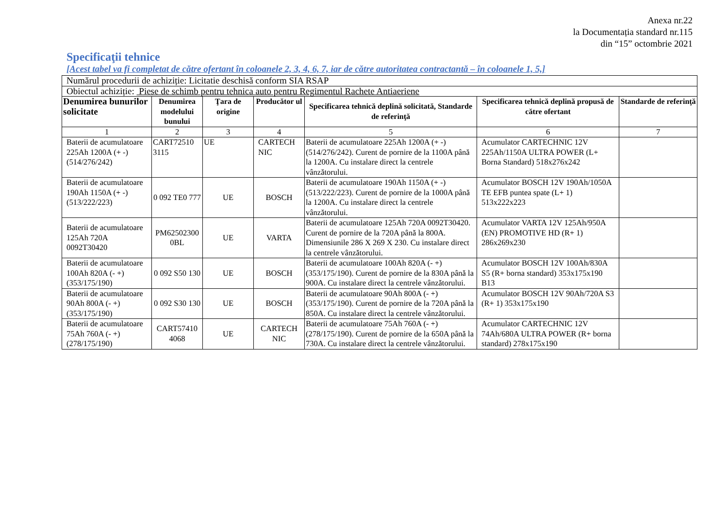Anexa nr.22
la Documentația standard nr.115
din “15” octombrie 2021
Specificaţii tehnice
[Acest tabel va fi completat de către ofertant în coloanele 2, 3, 4, 6, 7, iar de către autoritatea contractantă – în coloanele 1, 5,]
| Numărul procedurii de achiziție: Licitatie deschisă conform SIA RSAP | | | | | | |
| Obiectul achiziție: Piese de schimb pentru tehnica auto pentru Regimentul Rachete Antiaeriene | | | | | | |
| Denumirea bunurilor solicitate | Denumirea modelului bunului | Ţara de origine | Producător ul | Specificarea tehnică deplină solicitată, Standarde de referinţă | Specificarea tehnică deplină propusă de către ofertant | Standarde de referinţă |
| 1 | 2 | 3 | 4 | 5 | 6 | 7 |
| Baterii de acumulatoare 225Ah 1200A (+ -) (514/276/242) | CART72510 3115 | UE | CARTECH NIC | Baterii de acumulatoare 225Ah 1200A (+ -) (514/276/242). Curent de pornire de la 1100A până la 1200A. Cu instalare direct la centrele vânzătorului. | Acumulator CARTECHNIC 12V 225Ah/1150A ULTRA POWER (L+ Borna Standard) 518x276x242 | |
| Baterii de acumulatoare 190Ah 1150A (+ -) (513/222/223) | 0 092 TE0 777 | UE | BOSCH | Baterii de acumulatoare 190Ah 1150A (+ -) (513/222/223). Curent de pornire de la 1000A până la 1200A. Cu instalare direct la centrele vânzătorului. | Acumulator BOSCH 12V 190Ah/1050A TE EFB puntea spate (L+ 1) 513x222x223 | |
| Baterii de acumulatoare 125Ah 720A 0092T30420 | PM62502300 0BL | UE | VARTA | Baterii de acumulatoare 125Ah 720A 0092T30420. Curent de pornire de la 720A până la 800A. Dimensiunile 286 X 269 X 230. Cu instalare direct la centrele vânzătorului. | Acumulator VARTA 12V 125Ah/950A (EN) PROMOTIVE HD (R+ 1) 286x269x230 | |
| Baterii de acumulatoare 100Ah 820A (- +) (353/175/190) | 0 092 S50 130 | UE | BOSCH | Baterii de acumulatoare 100Ah 820A (- +) (353/175/190). Curent de pornire de la 830A până la 900A. Cu instalare direct la centrele vânzătorului. | Acumulator BOSCH 12V 100Ah/830A S5 (R+ borna standard) 353x175x190 B13 | |
| Baterii de acumulatoare 90Ah 800A (- +) (353/175/190) | 0 092 S30 130 | UE | BOSCH | Baterii de acumulatoare 90Ah 800A (- +) (353/175/190). Curent de pornire de la 720A până la 850A. Cu instalare direct la centrele vânzătorului. | Acumulator BOSCH 12V 90Ah/720A S3 (R+ 1) 353x175x190 | |
| Baterii de acumulatoare 75Ah 760A (- +) (278/175/190) | CART57410 4068 | UE | CARTECH NIC | Baterii de acumulatoare 75Ah 760A (- +) (278/175/190). Curent de pornire de la 650A până la 730A. Cu instalare direct la centrele vânzătorului. | Acumulator CARTECHNIC 12V 74Ah/680A ULTRA POWER (R+ borna standard) 278x175x190 | |